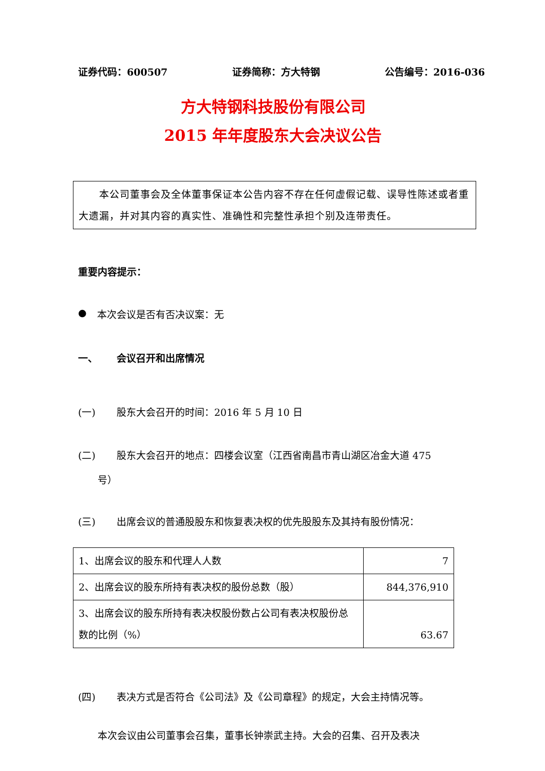证券代码：600507 证券简称：方大特钢 公告编号：2016-036
方大特钢科技股份有限公司
2015 年年度股东大会决议公告
  本公司董事会及全体董事保证本公告内容不存在任何虚假记载、误导性陈述或者重大遗漏，并对其内容的真实性、准确性和完整性承担个别及连带责任。
重要内容提示：
● 本次会议是否有否决议案：无
一、 会议召开和出席情况
(一) 股东大会召开的时间：2016 年 5 月 10 日
(二) 股东大会召开的地点：四楼会议室（江西省南昌市青山湖区冶金大道 475
号）
(三) 出席会议的普通股股东和恢复表决权的优先股股东及其持有股份情况：
| 1、出席会议的股东和代理人人数 | 7 |
| 2、出席会议的股东所持有表决权的股份总数（股） | 844,376,910 |
| 3、出席会议的股东所持有表决权股份数占公司有表决权股份总数的比例（%） | 63.67 |
(四) 表决方式是否符合《公司法》及《公司章程》的规定，大会主持情况等。
本次会议由公司董事会召集，董事长钟崇武主持。大会的召集、召开及表决